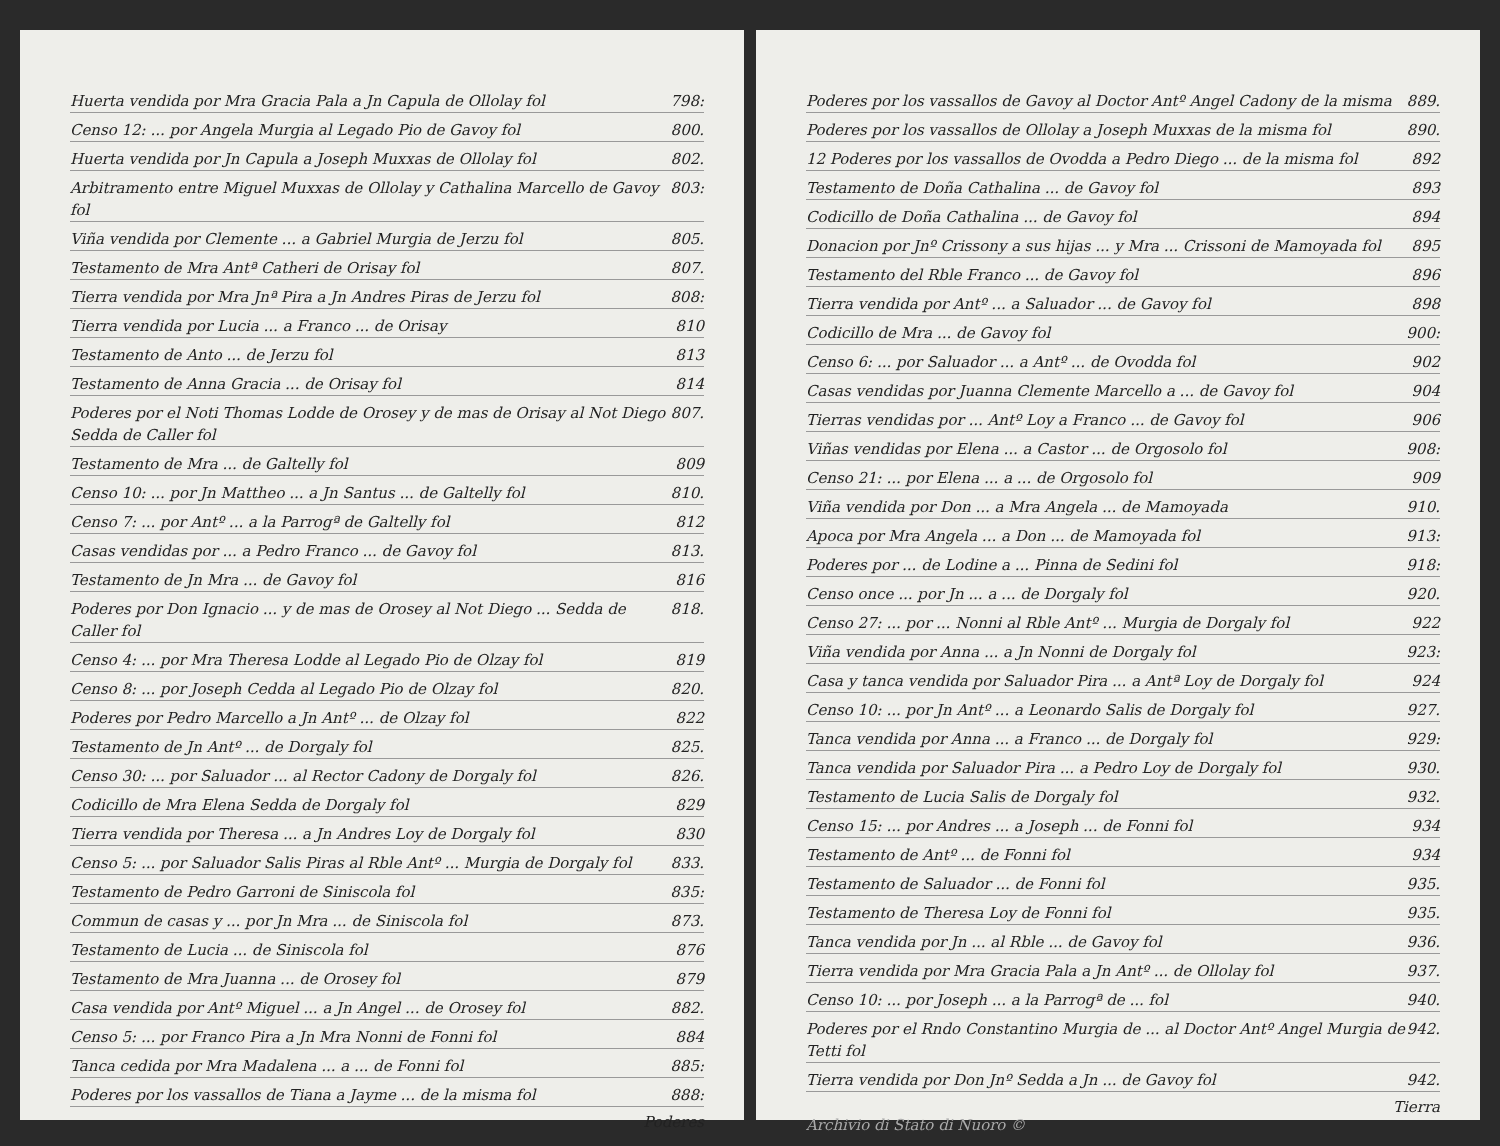Huerta vendida por Mra Gracia Pala a Jn Capula de Ollolay fol 798:
Censo 12: ... por Angela Murgia al Legado Pio de Gavoy fol 800.
Huerta vendida por Jn Capula a Joseph Muxxas de Ollolay fol 802.
Arbitramento entre Miguel Muxxas de Ollolay y Cathalina Marcello de Gavoy fol 803:
Viña vendida por Clemente ... a Gabriel Murgia de Jerzu fol 805.
Testamento de Mra Antª Catheri de Orisay fol 807.
Tierra vendida por Mra Jnª Pira a Jn Andres Piras de Jerzu fol 808:
Tierra vendida por Lucia ... a Franco ... de Orisay 810
Testamento de Anto ... de Jerzu fol 813
Testamento de Anna Gracia ... de Orisay fol 814
Poderes por el Noti Thomas Lodde de Orosey y de mas de Orisay al Not Diego Sedda de Caller fol 807.
Testamento de Mra ... de Galtelly fol 809
Censo 10: ... por Jn Mattheo ... a Jn Santus ... de Galtelly fol 810.
Censo 7: ... por Antº ... a la Parrogª de Galtelly fol 812
Casas vendidas por ... a Pedro Franco ... de Gavoy fol 813.
Testamento de Jn Mra ... de Gavoy fol 816
Poderes por Don Ignacio ... y de mas de Orosey al Not Diego ... Sedda de Caller fol 818.
Censo 4: ... por Mra Theresa Lodde al Legado Pio de Olzay fol 819
Censo 8: ... por Joseph Cedda al Legado Pio de Olzay fol 820.
Poderes por Pedro Marcello a Jn Antº ... de Olzay fol 822
Testamento de Jn Antº ... de Dorgaly fol 825.
Censo 30: ... por Saluador ... al Rector Cadony de Dorgaly fol 826.
Codicillo de Mra Elena Sedda de Dorgaly fol 829
Tierra vendida por Theresa ... a Jn Andres Loy de Dorgaly fol 830
Censo 5: ... por Saluador Salis Piras al Rble Antº ... Murgia de Dorgaly fol 833.
Testamento de Pedro Garroni de Siniscola fol 835:
Commun de casas y ... por Jn Mra ... de Siniscola fol 873.
Testamento de Lucia ... de Siniscola fol 876
Testamento de Mra Juanna ... de Orosey fol 879
Casa vendida por Antº Miguel ... a Jn Angel ... de Orosey fol 882.
Censo 5: ... por Franco Pira a Jn Mra Nonni de Fonni fol 884
Tanca cedida por Mra Madalena ... a ... de Fonni fol 885:
Poderes por los vassallos de Tiana a Jayme ... de la misma fol 888:
Poderes
Poderes por los vassallos de Gavoy al Doctor Antº Angel Cadony de la misma 889.
Poderes por los vassallos de Ollolay a Joseph Muxxas de la misma fol 890.
12 Poderes por los vassallos de Ovodda a Pedro Diego ... de la misma fol 892
Testamento de Doña Cathalina ... de Gavoy fol 893
Codicillo de Doña Cathalina ... de Gavoy fol 894
Donacion por Jnº Crissony a sus hijas ... y Mra ... Crissoni de Mamoyada fol 895
Testamento del Rble Franco ... de Gavoy fol 896
Tierra vendida por Antº ... a Saluador ... de Gavoy fol 898
Codicillo de Mra ... de Gavoy fol 900:
Censo 6: ... por Saluador ... a Antº ... de Ovodda fol 902
Casas vendidas por Juanna Clemente Marcello a ... de Gavoy fol 904
Tierras vendidas por ... Antº Loy a Franco ... de Gavoy fol 906
Viñas vendidas por Elena ... a Castor ... de Orgosolo fol 908:
Censo 21: ... por Elena ... a ... de Orgosolo fol 909
Viña vendida por Don ... a Mra Angela ... de Mamoyada 910.
Apoca por Mra Angela ... a Don ... de Mamoyada fol 913:
Poderes por ... de Lodine a ... Pinna de Sedini fol 918:
Censo once ... por Jn ... a ... de Dorgaly fol 920.
Censo 27: ... por ... Nonni al Rble Antº ... Murgia de Dorgaly fol 922
Viña vendida por Anna ... a Jn Nonni de Dorgaly fol 923:
Casa y tanca vendida por Saluador Pira ... a Antª Loy de Dorgaly fol 924
Censo 10: ... por Jn Antº ... a Leonardo Salis de Dorgaly fol 927.
Tanca vendida por Anna ... a Franco ... de Dorgaly fol 929:
Tanca vendida por Saluador Pira ... a Pedro Loy de Dorgaly fol 930.
Testamento de Lucia Salis de Dorgaly fol 932.
Censo 15: ... por Andres ... a Joseph ... de Fonni fol 934
Testamento de Antº ... de Fonni fol 934
Testamento de Saluador ... de Fonni fol 935.
Testamento de Theresa Loy de Fonni fol 935.
Tanca vendida por Jn ... al Rble ... de Gavoy fol 936.
Tierra vendida por Mra Gracia Pala a Jn Antº ... de Ollolay fol 937.
Censo 10: ... por Joseph ... a la Parrogª de ... fol 940.
Poderes por el Rndo Constantino Murgia de ... al Doctor Antº Angel Murgia de Tetti fol 942.
Tierra vendida por Don Jnº Sedda a Jn ... de Gavoy fol 942.
Tierra
Archivio di Stato di Nuoro ©